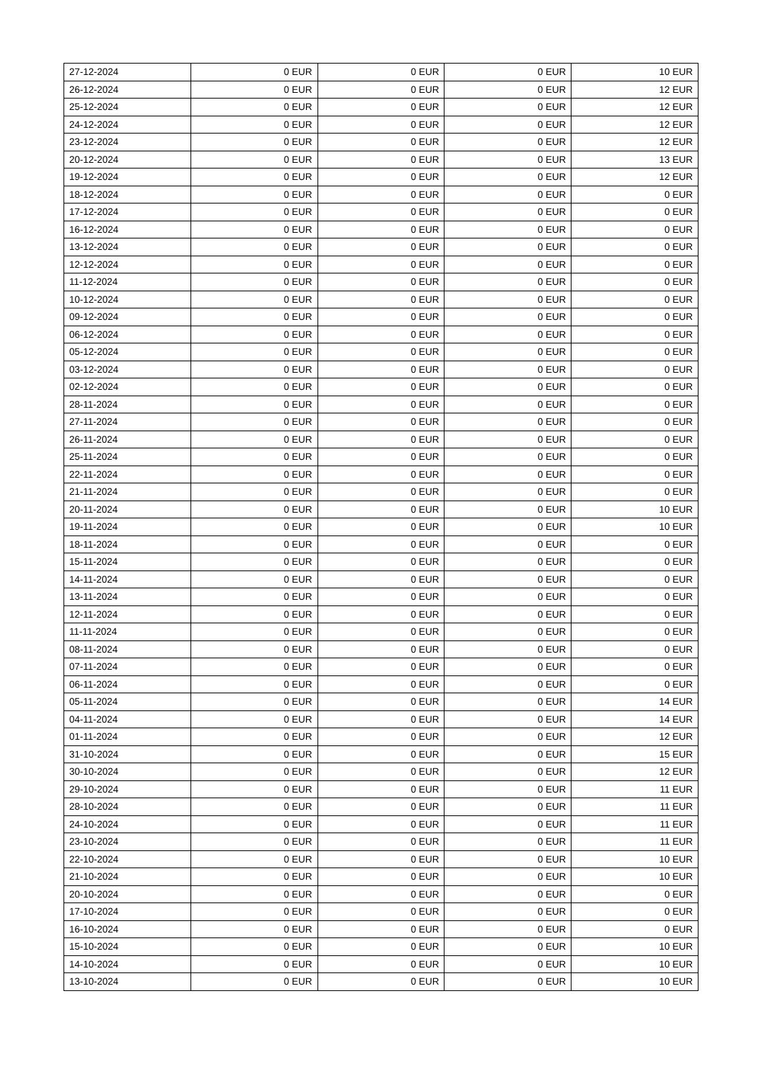| 27-12-2024 | 0 EUR | 0 EUR | 0 EUR | 10 EUR |
| 26-12-2024 | 0 EUR | 0 EUR | 0 EUR | 12 EUR |
| 25-12-2024 | 0 EUR | 0 EUR | 0 EUR | 12 EUR |
| 24-12-2024 | 0 EUR | 0 EUR | 0 EUR | 12 EUR |
| 23-12-2024 | 0 EUR | 0 EUR | 0 EUR | 12 EUR |
| 20-12-2024 | 0 EUR | 0 EUR | 0 EUR | 13 EUR |
| 19-12-2024 | 0 EUR | 0 EUR | 0 EUR | 12 EUR |
| 18-12-2024 | 0 EUR | 0 EUR | 0 EUR | 0 EUR |
| 17-12-2024 | 0 EUR | 0 EUR | 0 EUR | 0 EUR |
| 16-12-2024 | 0 EUR | 0 EUR | 0 EUR | 0 EUR |
| 13-12-2024 | 0 EUR | 0 EUR | 0 EUR | 0 EUR |
| 12-12-2024 | 0 EUR | 0 EUR | 0 EUR | 0 EUR |
| 11-12-2024 | 0 EUR | 0 EUR | 0 EUR | 0 EUR |
| 10-12-2024 | 0 EUR | 0 EUR | 0 EUR | 0 EUR |
| 09-12-2024 | 0 EUR | 0 EUR | 0 EUR | 0 EUR |
| 06-12-2024 | 0 EUR | 0 EUR | 0 EUR | 0 EUR |
| 05-12-2024 | 0 EUR | 0 EUR | 0 EUR | 0 EUR |
| 03-12-2024 | 0 EUR | 0 EUR | 0 EUR | 0 EUR |
| 02-12-2024 | 0 EUR | 0 EUR | 0 EUR | 0 EUR |
| 28-11-2024 | 0 EUR | 0 EUR | 0 EUR | 0 EUR |
| 27-11-2024 | 0 EUR | 0 EUR | 0 EUR | 0 EUR |
| 26-11-2024 | 0 EUR | 0 EUR | 0 EUR | 0 EUR |
| 25-11-2024 | 0 EUR | 0 EUR | 0 EUR | 0 EUR |
| 22-11-2024 | 0 EUR | 0 EUR | 0 EUR | 0 EUR |
| 21-11-2024 | 0 EUR | 0 EUR | 0 EUR | 0 EUR |
| 20-11-2024 | 0 EUR | 0 EUR | 0 EUR | 10 EUR |
| 19-11-2024 | 0 EUR | 0 EUR | 0 EUR | 10 EUR |
| 18-11-2024 | 0 EUR | 0 EUR | 0 EUR | 0 EUR |
| 15-11-2024 | 0 EUR | 0 EUR | 0 EUR | 0 EUR |
| 14-11-2024 | 0 EUR | 0 EUR | 0 EUR | 0 EUR |
| 13-11-2024 | 0 EUR | 0 EUR | 0 EUR | 0 EUR |
| 12-11-2024 | 0 EUR | 0 EUR | 0 EUR | 0 EUR |
| 11-11-2024 | 0 EUR | 0 EUR | 0 EUR | 0 EUR |
| 08-11-2024 | 0 EUR | 0 EUR | 0 EUR | 0 EUR |
| 07-11-2024 | 0 EUR | 0 EUR | 0 EUR | 0 EUR |
| 06-11-2024 | 0 EUR | 0 EUR | 0 EUR | 0 EUR |
| 05-11-2024 | 0 EUR | 0 EUR | 0 EUR | 14 EUR |
| 04-11-2024 | 0 EUR | 0 EUR | 0 EUR | 14 EUR |
| 01-11-2024 | 0 EUR | 0 EUR | 0 EUR | 12 EUR |
| 31-10-2024 | 0 EUR | 0 EUR | 0 EUR | 15 EUR |
| 30-10-2024 | 0 EUR | 0 EUR | 0 EUR | 12 EUR |
| 29-10-2024 | 0 EUR | 0 EUR | 0 EUR | 11 EUR |
| 28-10-2024 | 0 EUR | 0 EUR | 0 EUR | 11 EUR |
| 24-10-2024 | 0 EUR | 0 EUR | 0 EUR | 11 EUR |
| 23-10-2024 | 0 EUR | 0 EUR | 0 EUR | 11 EUR |
| 22-10-2024 | 0 EUR | 0 EUR | 0 EUR | 10 EUR |
| 21-10-2024 | 0 EUR | 0 EUR | 0 EUR | 10 EUR |
| 20-10-2024 | 0 EUR | 0 EUR | 0 EUR | 0 EUR |
| 17-10-2024 | 0 EUR | 0 EUR | 0 EUR | 0 EUR |
| 16-10-2024 | 0 EUR | 0 EUR | 0 EUR | 0 EUR |
| 15-10-2024 | 0 EUR | 0 EUR | 0 EUR | 10 EUR |
| 14-10-2024 | 0 EUR | 0 EUR | 0 EUR | 10 EUR |
| 13-10-2024 | 0 EUR | 0 EUR | 0 EUR | 10 EUR |